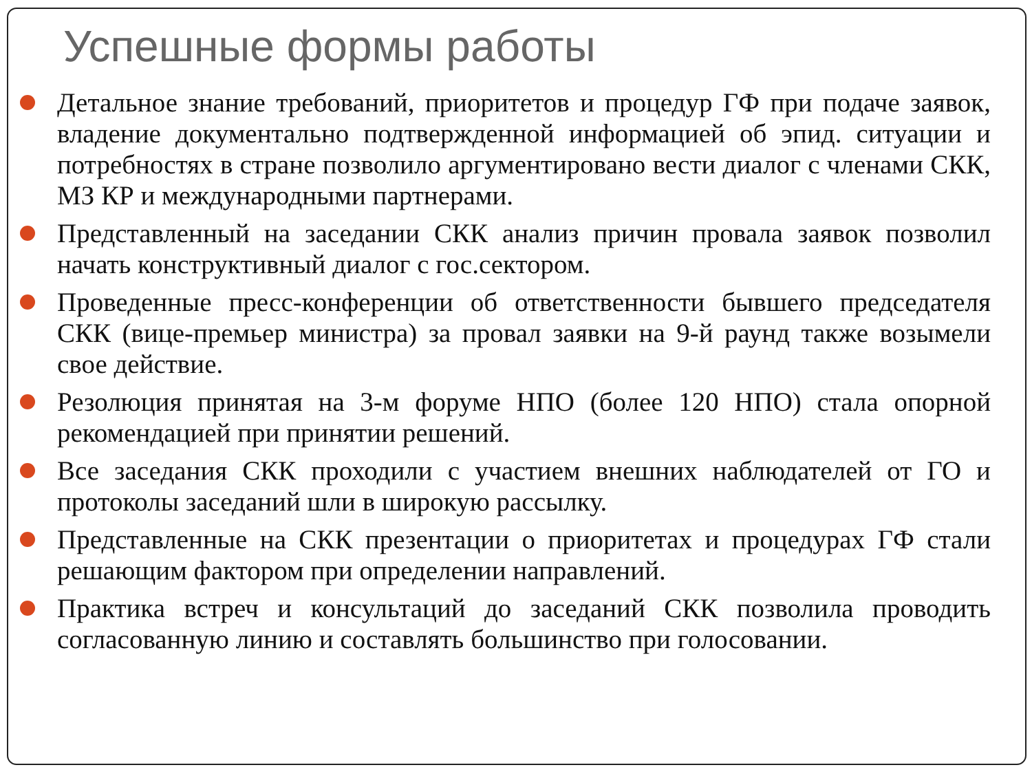Успешные формы работы
Детальное знание требований, приоритетов и процедур ГФ при подаче заявок, владение документально подтвержденной информацией об эпид. ситуации и потребностях в стране позволило аргументировано вести диалог с членами СКК, МЗ КР и международными партнерами.
Представленный на заседании СКК анализ причин провала заявок позволил начать конструктивный диалог с гос.сектором.
Проведенные пресс-конференции об ответственности бывшего председателя СКК (вице-премьер министра) за провал заявки на 9-й раунд также возымели свое действие.
Резолюция принятая на 3-м форуме НПО (более 120 НПО) стала опорной рекомендацией при принятии решений.
Все заседания СКК проходили с участием внешних наблюдателей от ГО и протоколы заседаний шли в широкую рассылку.
Представленные на СКК презентации о приоритетах и процедурах ГФ стали решающим фактором при определении направлений.
Практика встреч и консультаций до заседаний СКК позволила проводить согласованную линию и составлять большинство при голосовании.